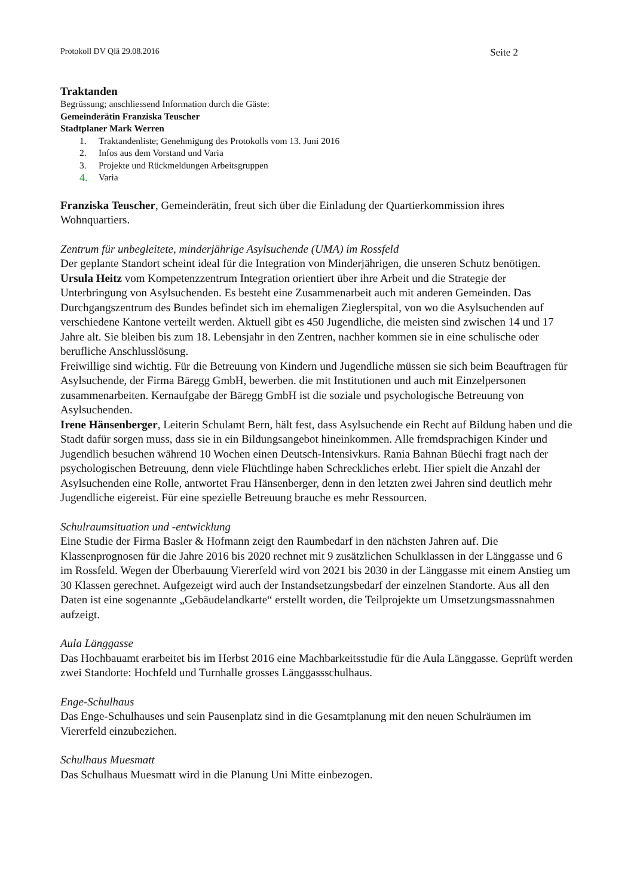Protokoll DV Qlä 29.08.2016 Seite 2
Traktanden
Begrüssung; anschliessend Information durch die Gäste:
Gemeinderätin Franziska Teuscher
Stadtplaner Mark Werren
1. Traktandenliste; Genehmigung des Protokolls vom 13. Juni 2016
2. Infos aus dem Vorstand und Varia
3. Projekte und Rückmeldungen Arbeitsgruppen
4. Varia
Franziska Teuscher, Gemeinderätin, freut sich über die Einladung der Quartierkommission ihres Wohnquartiers.
Zentrum für unbegleitete, minderjährige Asylsuchende (UMA) im Rossfeld
Der geplante Standort scheint ideal für die Integration von Minderjährigen, die unseren Schutz benötigen.
Ursula Heitz vom Kompetenzzentrum Integration orientiert über ihre Arbeit und die Strategie der Unterbringung von Asylsuchenden. Es besteht eine Zusammenarbeit auch mit anderen Gemeinden. Das Durchgangszentrum des Bundes befindet sich im ehemaligen Zieglerspital, von wo die Asylsuchenden auf verschiedene Kantone verteilt werden. Aktuell gibt es 450 Jugendliche, die meisten sind zwischen 14 und 17 Jahre alt. Sie bleiben bis zum 18. Lebensjahr in den Zentren, nachher kommen sie in eine schulische oder berufliche Anschlusslösung.
Freiwillige sind wichtig. Für die Betreuung von Kindern und Jugendliche müssen sie sich beim Beauftragen für Asylsuchende, der Firma Bäregg GmbH, bewerben. die mit Institutionen und auch mit Einzelpersonen zusammenarbeiten. Kernaufgabe der Bäregg GmbH ist die soziale und psychologische Betreuung von Asylsuchenden.
Irene Hänsenberger, Leiterin Schulamt Bern, hält fest, dass Asylsuchende ein Recht auf Bildung haben und die Stadt dafür sorgen muss, dass sie in ein Bildungsangebot hineinkommen. Alle fremdsprachigen Kinder und Jugendlich besuchen während 10 Wochen einen Deutsch-Intensivkurs. Rania Bahnan Büechi fragt nach der psychologischen Betreuung, denn viele Flüchtlinge haben Schreckliches erlebt. Hier spielt die Anzahl der Asylsuchenden eine Rolle, antwortet Frau Hänsenberger, denn in den letzten zwei Jahren sind deutlich mehr Jugendliche eigereist. Für eine spezielle Betreuung brauche es mehr Ressourcen.
Schulraumsituation und -entwicklung
Eine Studie der Firma Basler & Hofmann zeigt den Raumbedarf in den nächsten Jahren auf. Die Klassenprognosen für die Jahre 2016 bis 2020 rechnet mit 9 zusätzlichen Schulklassen in der Länggasse und 6 im Rossfeld. Wegen der Überbauung Viererfeld wird von 2021 bis 2030 in der Länggasse mit einem Anstieg um 30 Klassen gerechnet. Aufgezeigt wird auch der Instandsetzungsbedarf der einzelnen Standorte. Aus all den Daten ist eine sogenannte „Gebäudelandkarte“ erstellt worden, die Teilprojekte um Umsetzungsmassnahmen aufzeigt.
Aula Länggasse
Das Hochbauamt erarbeitet bis im Herbst 2016 eine Machbarkeitsstudie für die Aula Länggasse. Geprüft werden zwei Standorte: Hochfeld und Turnhalle grosses Länggassschulhaus.
Enge-Schulhaus
Das Enge-Schulhauses und sein Pausenplatz sind in die Gesamtplanung mit den neuen Schulräumen im Viererfeld einzubeziehen.
Schulhaus Muesmatt
Das Schulhaus Muesmatt wird in die Planung Uni Mitte einbezogen.